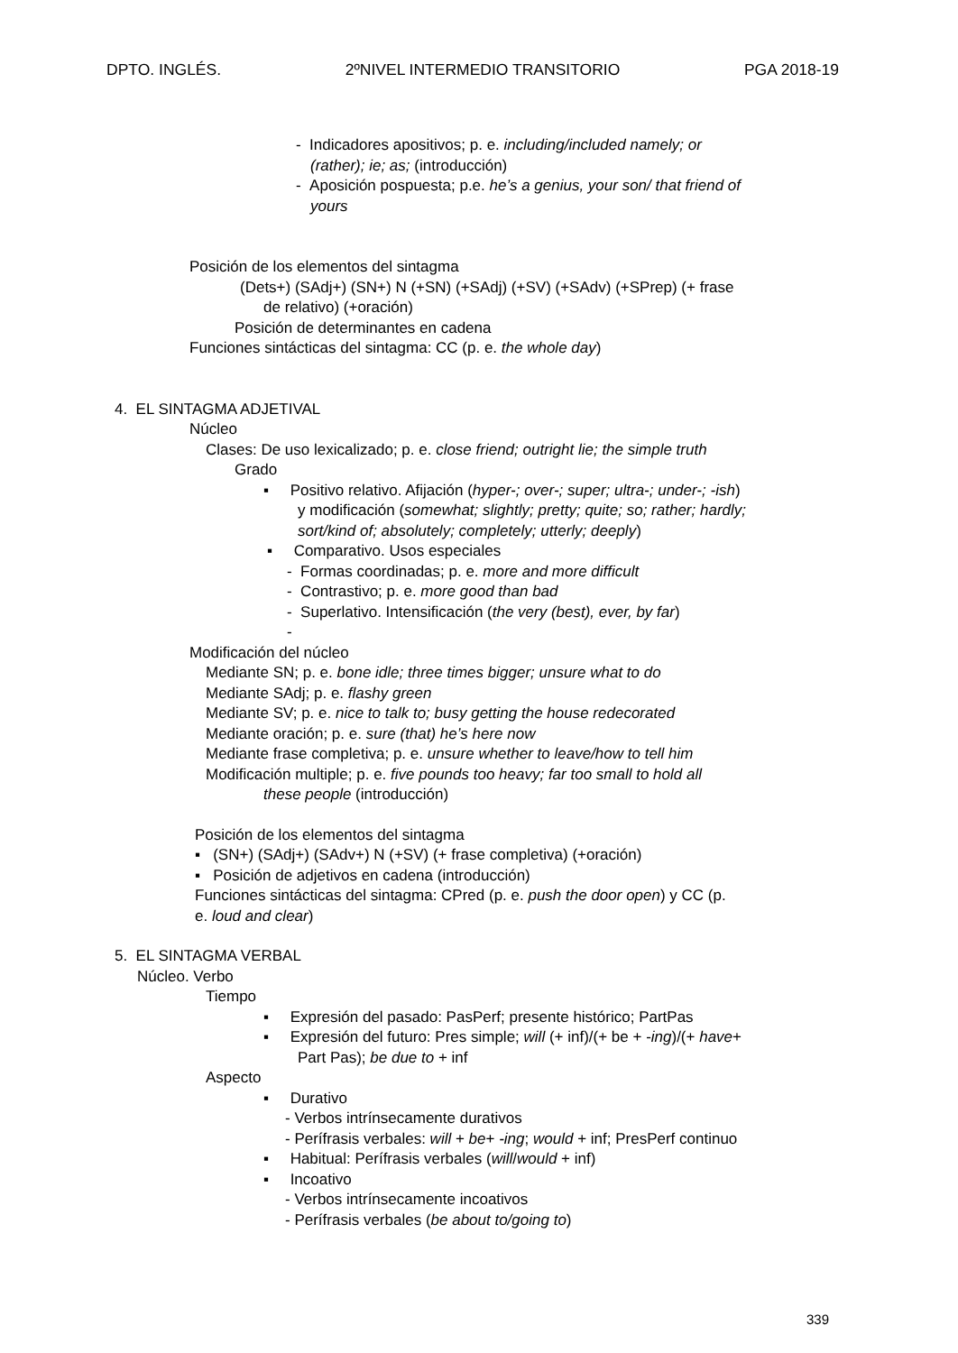DPTO. INGLÉS. 2ºNIVEL INTERMEDIO TRANSITORIO PGA 2018-19
- Indicadores apositivos; p. e. including/included namely; or
(rather); ie; as; (introducción)
- Aposición pospuesta; p.e. he’s a genius, your son/ that friend of
yours
Posición de los elementos del sintagma
(Dets+) (SAdj+) (SN+) N (+SN) (+SAdj) (+SV) (+SAdv) (+SPrep) (+ frase
de relativo) (+oración)
Posición de determinantes en cadena
Funciones sintácticas del sintagma: CC (p. e. the whole day)
4. EL SINTAGMA ADJETIVAL
Núcleo
Clases: De uso lexicalizado; p. e. close friend; outright lie; the simple truth
Grado
▪ Positivo relativo. Afijación (hyper-; over-; super; ultra-; under-; -ish)
y modificación (somewhat; slightly; pretty; quite; so; rather; hardly;
sort/kind of; absolutely; completely; utterly; deeply)
▪ Comparativo. Usos especiales
- Formas coordinadas; p. e. more and more difficult
- Contrastivo; p. e. more good than bad
- Superlativo. Intensificación (the very (best), ever, by far)
-
Modificación del núcleo
Mediante SN; p. e. bone idle; three times bigger; unsure what to do
Mediante SAdj; p. e. flashy green
Mediante SV; p. e. nice to talk to; busy getting the house redecorated
Mediante oración; p. e. sure (that) he’s here now
Mediante frase completiva; p. e. unsure whether to leave/how to tell him
Modificación multiple; p. e. five pounds too heavy; far too small to hold all
these people (introducción)
Posición de los elementos del sintagma
▪ (SN+) (SAdj+) (SAdv+) N (+SV) (+ frase completiva) (+oración)
▪ Posición de adjetivos en cadena (introducción)
Funciones sintácticas del sintagma: CPred (p. e. push the door open) y CC (p.
e. loud and clear)
5. EL SINTAGMA VERBAL
Núcleo. Verbo
Tiempo
▪ Expresión del pasado: PasPerf; presente histórico; PartPas
▪ Expresión del futuro: Pres simple; will (+ inf)/(+ be + -ing)/(+ have+
Part Pas); be due to + inf
Aspecto
▪ Durativo
- Verbos intrínsecamente durativos
- Perífrasis verbales: will + be+ -ing; would + inf; PresPerf continuo
▪ Habitual: Perífrasis verbales (will/would + inf)
▪ Incoativo
- Verbos intrínsecamente incoativos
- Perífrasis verbales (be about to/going to)
339